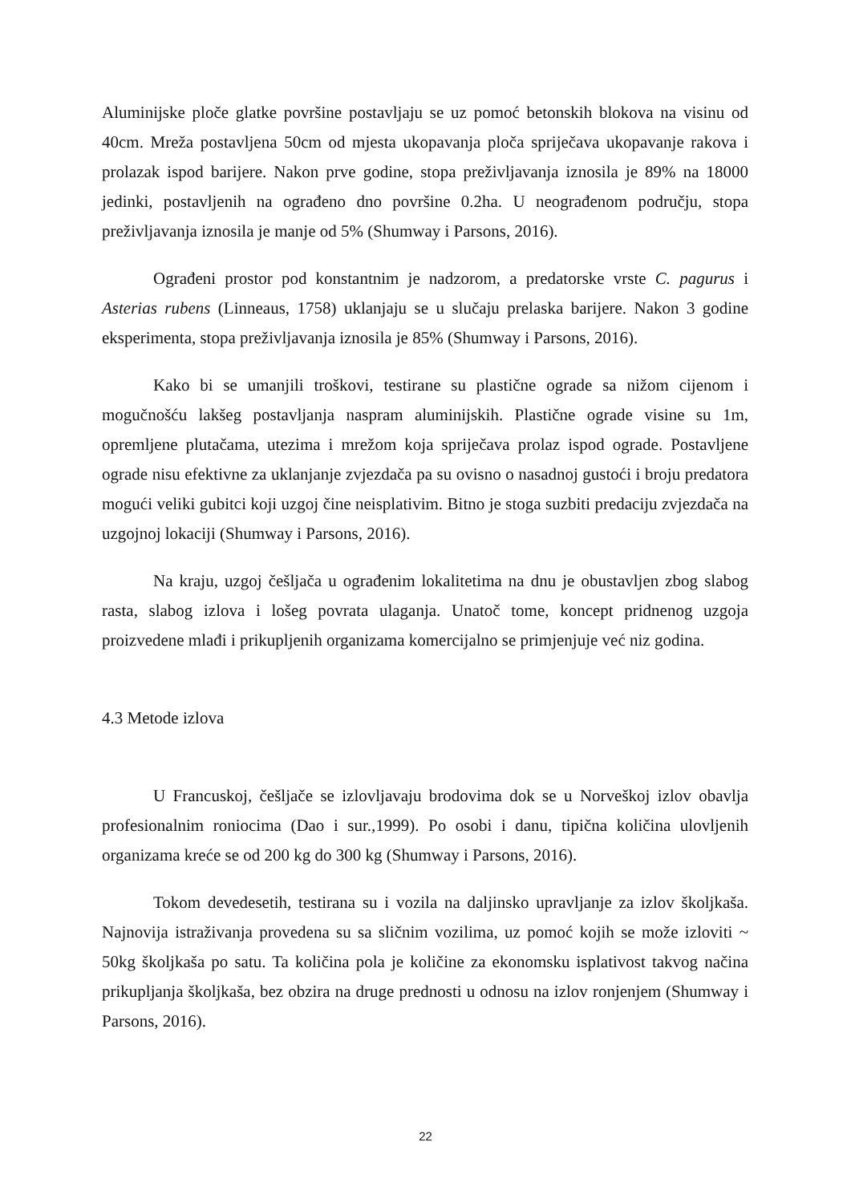Aluminijske ploče glatke površine postavljaju se uz pomoć betonskih blokova na visinu od 40cm. Mreža postavljena 50cm od mjesta ukopavanja ploča spriječava ukopavanje rakova i prolazak ispod barijere. Nakon prve godine, stopa preživljavanja iznosila je 89% na 18000 jedinki, postavljenih na ograđeno dno površine 0.2ha. U neograđenom području, stopa preživljavanja iznosila je manje od 5% (Shumway i Parsons, 2016).
Ograđeni prostor pod konstantnim je nadzorom, a predatorske vrste C. pagurus i Asterias rubens (Linneaus, 1758) uklanjaju se u slučaju prelaska barijere. Nakon 3 godine eksperimenta, stopa preživljavanja iznosila je 85% (Shumway i Parsons, 2016).
Kako bi se umanjili troškovi, testirane su plastične ograde sa nižom cijenom i mogučnošću lakšeg postavljanja naspram aluminijskih. Plastične ograde visine su 1m, opremljene plutačama, utezima i mrežom koja spriječava prolaz ispod ograde. Postavljene ograde nisu efektivne za uklanjanje zvjezdača pa su ovisno o nasadnoj gustoći i broju predatora mogući veliki gubitci koji uzgoj čine neisplativim. Bitno je stoga suzbiti predaciju zvjezdača na uzgojnoj lokaciji (Shumway i Parsons, 2016).
Na kraju, uzgoj češljača u ograđenim lokalitetima na dnu je obustavljen zbog slabog rasta, slabog izlova i lošeg povrata ulaganja. Unatoč tome, koncept pridnenog uzgoja proizvedene mlađi i prikupljenih organizama komercijalno se primjenjuje već niz godina.
4.3 Metode izlova
U Francuskoj, češljače se izlovljavaju brodovima dok se u Norveškoj izlov obavlja profesionalnim roniocima (Dao i sur.,1999). Po osobi i danu, tipična količina ulovljenih organizama kreće se od 200 kg do 300 kg (Shumway i Parsons, 2016).
Tokom devedesetih, testirana su i vozila na daljinsko upravljanje za izlov školjkaša. Najnovija istraživanja provedena su sa sličnim vozilima, uz pomoć kojih se može izloviti ~ 50kg školjkaša po satu. Ta količina pola je količine za ekonomsku isplativost takvog načina prikupljanja školjkaša, bez obzira na druge prednosti u odnosu na izlov ronjenjem (Shumway i Parsons, 2016).
22